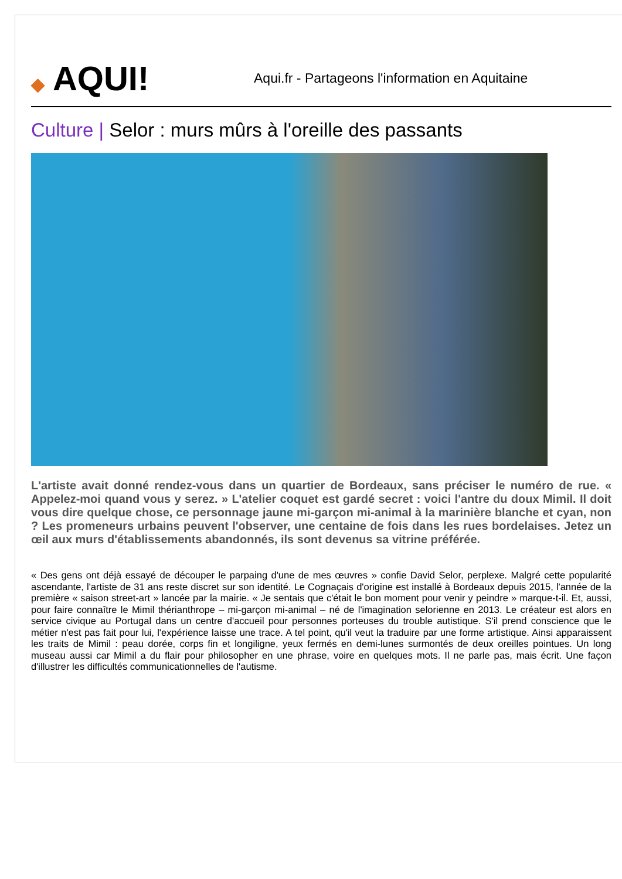◆ AQUI!
Aqui.fr - Partageons l'information en Aquitaine
Culture | Selor : murs mûrs à l'oreille des passants
L'artiste avait donné rendez-vous dans un quartier de Bordeaux, sans préciser le numéro de rue. « Appelez-moi quand vous y serez. » L'atelier coquet est gardé secret : voici l'antre du doux Mimil. Il doit vous dire quelque chose, ce personnage jaune mi-garçon mi-animal à la marinière blanche et cyan, non ? Les promeneurs urbains peuvent l'observer, une centaine de fois dans les rues bordelaises. Jetez un œil aux murs d'établissements abandonnés, ils sont devenus sa vitrine préférée.
« Des gens ont déjà essayé de découper le parpaing d'une de mes œuvres » confie David Selor, perplexe. Malgré cette popularité ascendante, l'artiste de 31 ans reste discret sur son identité. Le Cognaçais d'origine est installé à Bordeaux depuis 2015, l'année de la première « saison street-art » lancée par la mairie. « Je sentais que c'était le bon moment pour venir y peindre » marque-t-il. Et, aussi, pour faire connaître le Mimil thérianthrope – mi-garçon mi-animal – né de l'imagination selorienne en 2013. Le créateur est alors en service civique au Portugal dans un centre d'accueil pour personnes porteuses du trouble autistique. S'il prend conscience que le métier n'est pas fait pour lui, l'expérience laisse une trace. A tel point, qu'il veut la traduire par une forme artistique. Ainsi apparaissent les traits de Mimil : peau dorée, corps fin et longiligne, yeux fermés en demi-lunes surmontés de deux oreilles pointues. Un long museau aussi car Mimil a du flair pour philosopher en une phrase, voire en quelques mots. Il ne parle pas, mais écrit. Une façon d'illustrer les difficultés communicationnelles de l'autisme.